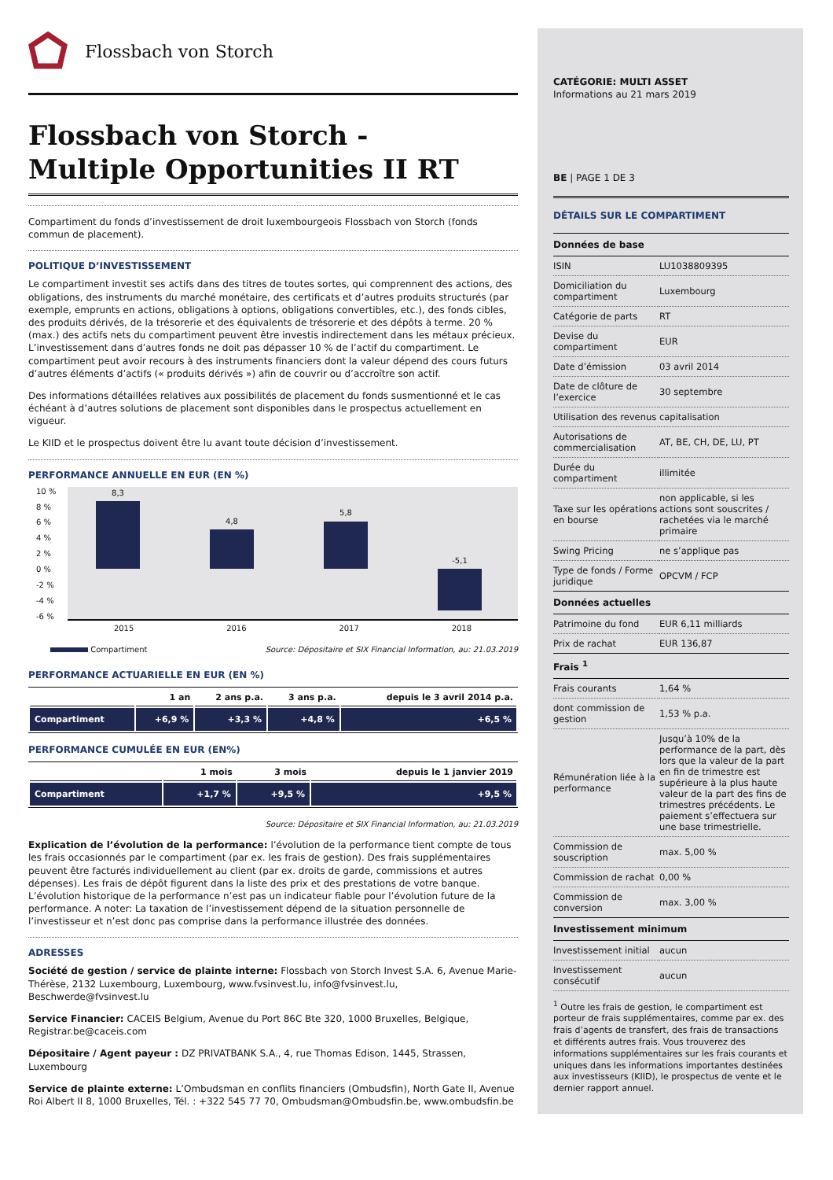Flossbach von Storch
Flossbach von Storch -
Multiple Opportunities II RT
Compartiment du fonds d’investissement de droit luxembourgeois Flossbach von Storch (fonds commun de placement).
POLITIQUE D’INVESTISSEMENT
Le compartiment investit ses actifs dans des titres de toutes sortes, qui comprennent des actions, des obligations, des instruments du marché monétaire, des certificats et d’autres produits structurés (par exemple, emprunts en actions, obligations à options, obligations convertibles, etc.), des fonds cibles, des produits dérivés, de la trésorerie et des équivalents de trésorerie et des dépôts à terme. 20 % (max.) des actifs nets du compartiment peuvent être investis indirectement dans les métaux précieux. L’investissement dans d’autres fonds ne doit pas dépasser 10 % de l’actif du compartiment. Le compartiment peut avoir recours à des instruments financiers dont la valeur dépend des cours futurs d’autres éléments d’actifs (« produits dérivés ») afin de couvrir ou d’accroître son actif.
Des informations détaillées relatives aux possibilités de placement du fonds susmentionné et le cas échéant à d’autres solutions de placement sont disponibles dans le prospectus actuellement en vigueur.
Le KIID et le prospectus doivent être lu avant toute décision d’investissement.
PERFORMANCE ANNUELLE EN EUR (EN %)
10 %
8 %
6 %
4 %
2 %
0 %
-2 %
-4 %
-6 %
8,3
4,8
5,8
-5,1
2015 2016 2017 2018
Compartiment Source: Dépositaire et SIX Financial Information, au: 21.03.2019
PERFORMANCE ACTUARIELLE EN EUR (EN %)
| | 1 an | 2 ans p.a. | 3 ans p.a. | depuis le 3 avril 2014 p.a. |
| --- | --- | --- | --- | --- |
| Compartiment | +6,9 % | +3,3 % | +4,8 % | +6,5 % |
PERFORMANCE CUMULÉE EN EUR (EN%)
| | 1 mois | 3 mois | depuis le 1 janvier 2019 |
| --- | --- | --- | --- |
| Compartiment | +1,7 % | +9,5 % | +9,5 % |
Source: Dépositaire et SIX Financial Information, au: 21.03.2019
Explication de l’évolution de la performance: l’évolution de la performance tient compte de tous les frais occasionnés par le compartiment (par ex. les frais de gestion). Des frais supplémentaires peuvent être facturés individuellement au client (par ex. droits de garde, commissions et autres dépenses). Les frais de dépôt figurent dans la liste des prix et des prestations de votre banque. L’évolution historique de la performance n’est pas un indicateur fiable pour l’évolution future de la performance. A noter: La taxation de l’investissement dépend de la situation personnelle de l’investisseur et n’est donc pas comprise dans la performance illustrée des données.
ADRESSES
Société de gestion / service de plainte interne: Flossbach von Storch Invest S.A. 6, Avenue Marie-Thérèse, 2132 Luxembourg, Luxembourg, www.fvsinvest.lu, info@fvsinvest.lu, Beschwerde@fvsinvest.lu
Service Financier: CACEIS Belgium, Avenue du Port 86C Bte 320, 1000 Bruxelles, Belgique, Registrar.be@caceis.com
Dépositaire / Agent payeur : DZ PRIVATBANK S.A., 4, rue Thomas Edison, 1445, Strassen, Luxembourg
Service de plainte externe: L’Ombudsman en conflits financiers (Ombudsfin), North Gate II, Avenue Roi Albert II 8, 1000 Bruxelles, Tél. : +322 545 77 70, Ombudsman@Ombudsfin.be, www.ombudsfin.be
CATÉGORIE: MULTI ASSET
Informations au 21 mars 2019
BE | PAGE 1 DE 3
DÉTAILS SUR LE COMPARTIMENT
| Données de base | |
| --- | --- |
| ISIN | LU1038809395 |
| Domiciliation du compartiment | Luxembourg |
| Catégorie de parts | RT |
| Devise du compartiment | EUR |
| Date d’émission | 03 avril 2014 |
| Date de clôture de l’exercice | 30 septembre |
| Utilisation des revenus | capitalisation |
| Autorisations de commercialisation | AT, BE, CH, DE, LU, PT |
| Durée du compartiment | illimitée |
| Taxe sur les opérations en bourse | non applicable, si les actions sont souscrites / rachetées via le marché primaire |
| Swing Pricing | ne s’applique pas |
| Type de fonds / Forme juridique | OPCVM / FCP |
| Données actuelles | |
| Patrimoine du fond | EUR 6,11 milliards |
| Prix de rachat | EUR 136,87 |
| Frais <sup>1</sup> | |
| Frais courants | 1,64 % |
| dont commission de gestion | 1,53 % p.a. |
| Rémunération liée à la performance | Jusqu’à 10% de la performance de la part, dès lors que la valeur de la part en fin de trimestre est supérieure à la plus haute valeur de la part des fins de trimestres précédents. Le paiement s’effectuera sur une base trimestrielle. |
| Commission de souscription | max. 5,00 % |
| Commission de rachat | 0,00 % |
| Commission de conversion | max. 3,00 % |
| Investissement minimum | |
| Investissement initial | aucun |
| Investissement consécutif | aucun |
<sup>1</sup> Outre les frais de gestion, le compartiment est porteur de frais supplémentaires, comme par ex. des frais d’agents de transfert, des frais de transactions et différents autres frais. Vous trouverez des informations supplémentaires sur les frais courants et uniques dans les informations importantes destinées aux investisseurs (KIID), le prospectus de vente et le dernier rapport annuel.